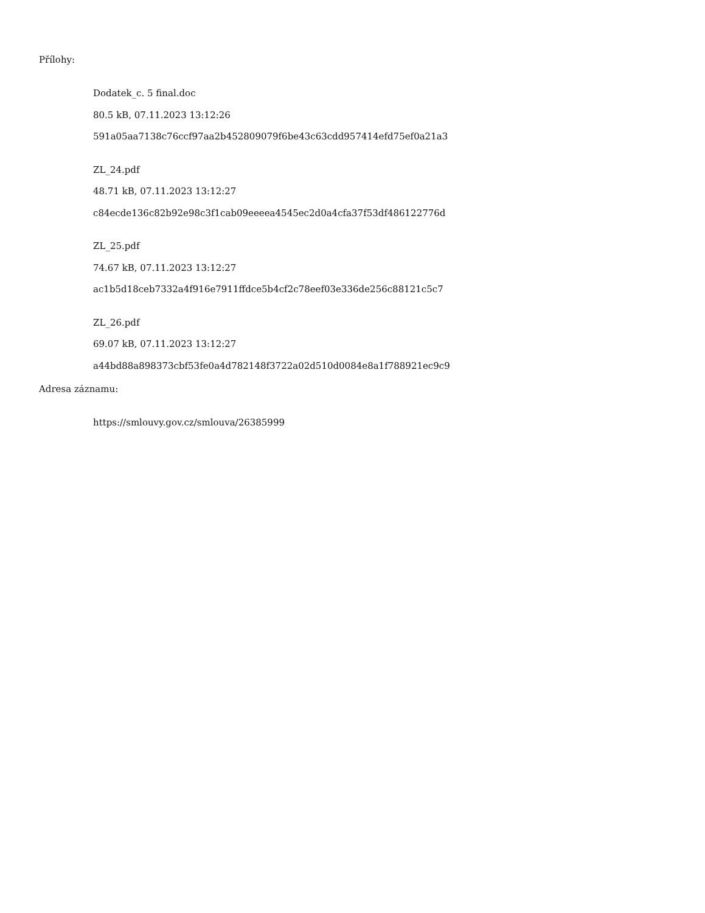Přílohy:
Dodatek_c. 5 final.doc
80.5 kB, 07.11.2023 13:12:26
591a05aa7138c76ccf97aa2b452809079f6be43c63cdd957414efd75ef0a21a3
ZL_24.pdf
48.71 kB, 07.11.2023 13:12:27
c84ecde136c82b92e98c3f1cab09eeeea4545ec2d0a4cfa37f53df486122776d
ZL_25.pdf
74.67 kB, 07.11.2023 13:12:27
ac1b5d18ceb7332a4f916e7911ffdce5b4cf2c78eef03e336de256c88121c5c7
ZL_26.pdf
69.07 kB, 07.11.2023 13:12:27
a44bd88a898373cbf53fe0a4d782148f3722a02d510d0084e8a1f788921ec9c9
Adresa záznamu:
https://smlouvy.gov.cz/smlouva/26385999